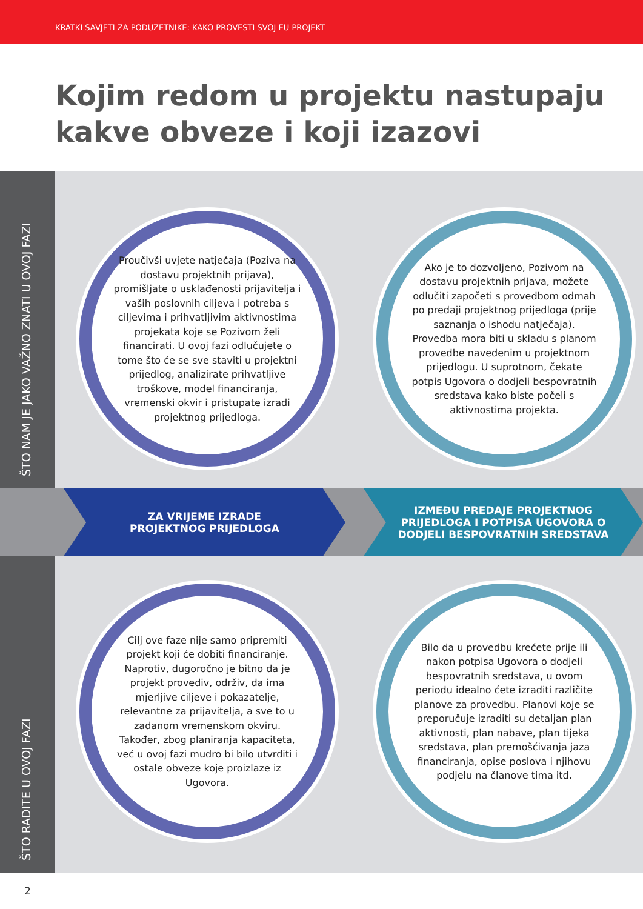KRATKI SAVJETI ZA PODUZETNIKE: KAKO PROVESTI SVOJ EU PROJEKT
Kojim redom u projektu nastupaju
kakve obveze i koji izazovi
ŠTO NAM JE JAKO VAŽNO ZNATI U OVOJ FAZI
Proučivši uvjete natječaja (Poziva na dostavu projektnih prijava), promišljate o usklađenosti prijavitelja i vaših poslovnih ciljeva i potreba s ciljevima i prihvatljivim aktivnostima projekata koje se Pozivom želi financirati. U ovoj fazi odlučujete o tome što će se sve staviti u projektni prijedlog, analizirate prihvatljive troškove, model financiranja, vremenski okvir i pristupate izradi projektnog prijedloga.
Ako je to dozvoljeno, Pozivom na dostavu projektnih prijava, možete odlučiti započeti s provedbom odmah po predaji projektnog prijedloga (prije saznanja o ishodu natječaja). Provedba mora biti u skladu s planom provedbe navedenim u projektnom prijedlogu. U suprotnom, čekate potpis Ugovora o dodjeli bespovratnih sredstava kako biste počeli s aktivnostima projekta.
ZA VRIJEME IZRADE
PROJEKTNOG PRIJEDLOGA
IZMEĐU PREDAJE PROJEKTNOG
PRIJEDLOGA I POTPISA UGOVORA O
DODJELI BESPOVRATNIH SREDSTAVA
ŠTO RADITE U OVOJ FAZI
Cilj ove faze nije samo pripremiti projekt koji će dobiti financiranje. Naprotiv, dugoročno je bitno da je projekt provediv, održiv, da ima mjerljive ciljeve i pokazatelje, relevantne za prijavitelja, a sve to u zadanom vremenskom okviru. Također, zbog planiranja kapaciteta, već u ovoj fazi mudro bi bilo utvrditi i ostale obveze koje proizlaze iz Ugovora.
Bilo da u provedbu krećete prije ili nakon potpisa Ugovora o dodjeli bespovratnih sredstava, u ovom periodu idealno ćete izraditi različite planove za provedbu. Planovi koje se preporučuje izraditi su detaljan plan aktivnosti, plan nabave, plan tijeka sredstava, plan premošćivanja jaza financiranja, opise poslova i njihovu podjelu na članove tima itd.
2